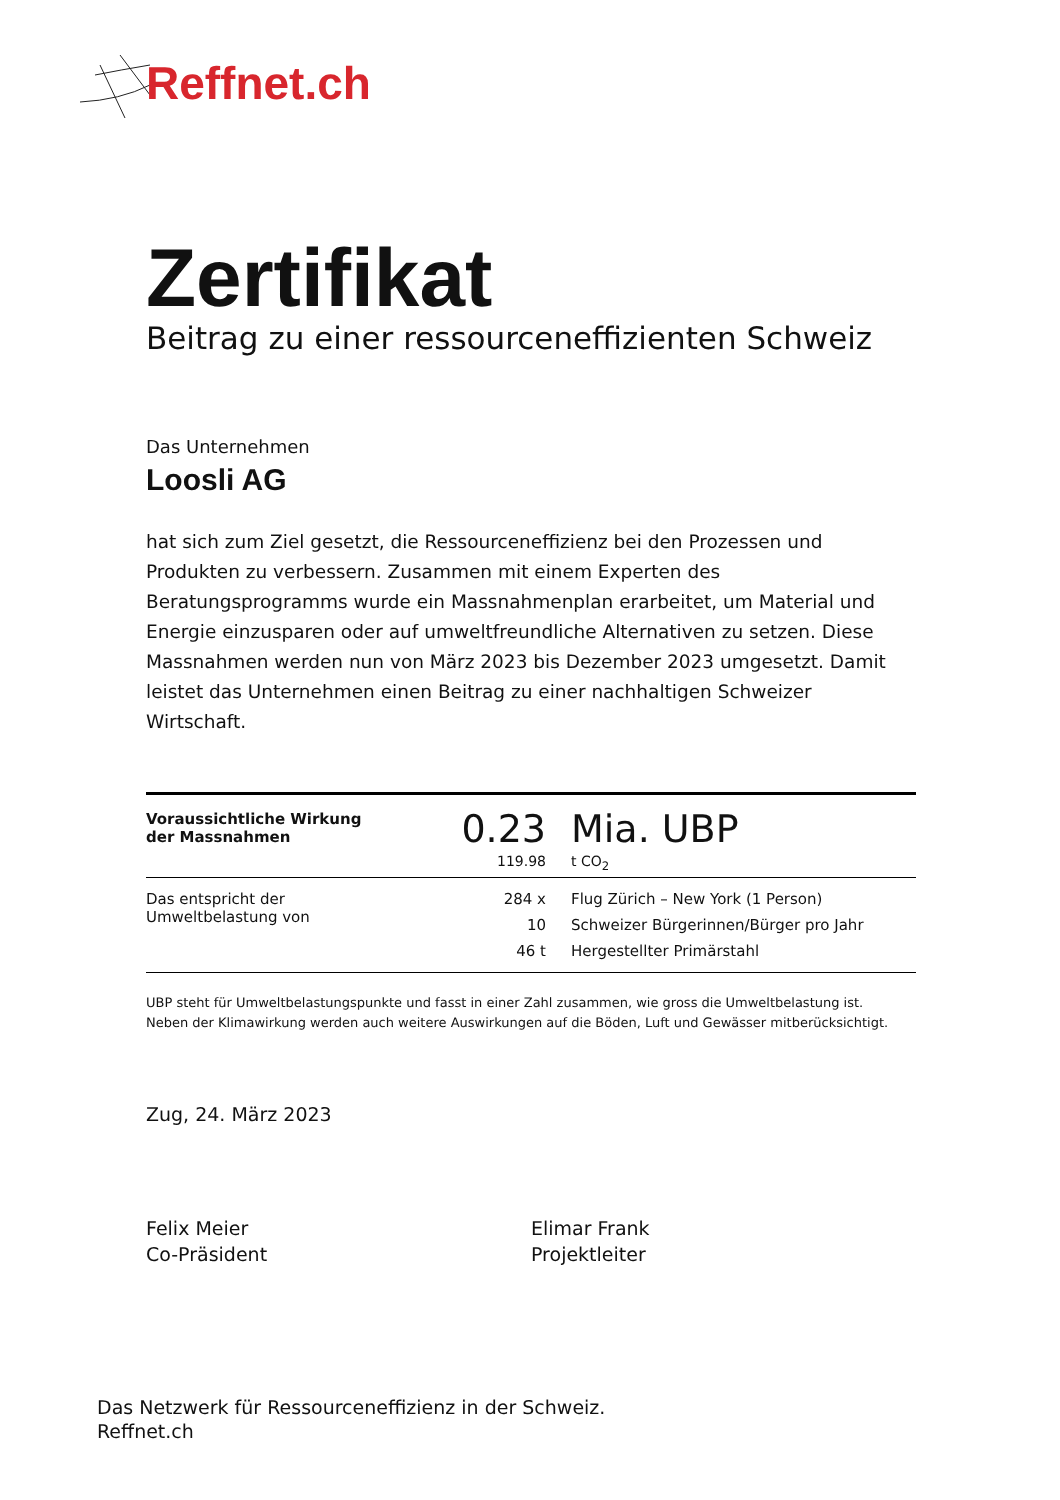Reffnet.ch
Zertifikat
Beitrag zu einer ressourceneffizienten Schweiz
Das Unternehmen
Loosli AG
hat sich zum Ziel gesetzt, die Ressourceneffizienz bei den Prozessen und Produkten zu verbessern. Zusammen mit einem Experten des Beratungsprogramms wurde ein Massnahmenplan erarbeitet, um Material und Energie einzusparen oder auf umweltfreundliche Alternativen zu setzen. Diese Massnahmen werden nun von März 2023 bis Dezember 2023 umgesetzt. Damit leistet das Unternehmen einen Beitrag zu einer nachhaltigen Schweizer Wirtschaft.
| Voraussichtliche Wirkung der Massnahmen | 0.23 119.98 | Mia. UBP t CO<sub>2</sub> |
| Das entspricht der Umweltbelastung von | 284 x | Flug Zürich – New York (1 Person) |
| | 10 | Schweizer Bürgerinnen/Bürger pro Jahr |
| | 46 t | Hergestellter Primärstahl |
UBP steht für Umweltbelastungspunkte und fasst in einer Zahl zusammen, wie gross die Umweltbelastung ist.
Neben der Klimawirkung werden auch weitere Auswirkungen auf die Böden, Luft und Gewässer mitberücksichtigt.
Zug, 24. März 2023
Felix Meier
Co-Präsident
Elimar Frank
Projektleiter
Das Netzwerk für Ressourceneffizienz in der Schweiz.
Reffnet.ch